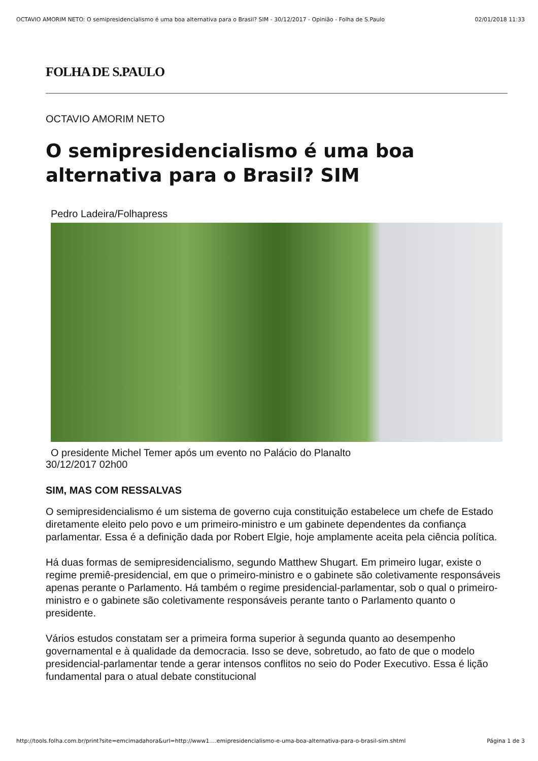OCTAVIO AMORIM NETO: O semipresidencialismo é uma boa alternativa para o Brasil? SIM - 30/12/2017 - Opinião - Folha de S.Paulo 02/01/2018 11:33
FOLHA DE S.PAULO
OCTAVIO AMORIM NETO
O semipresidencialismo é uma boa alternativa para o Brasil? SIM
Pedro Ladeira/Folhapress
O presidente Michel Temer após um evento no Palácio do Planalto
30/12/2017 02h00
SIM, MAS COM RESSALVAS
O semipresidencialismo é um sistema de governo cuja constituição estabelece um chefe de Estado diretamente eleito pelo povo e um primeiro-ministro e um gabinete dependentes da confiança parlamentar. Essa é a definição dada por Robert Elgie, hoje amplamente aceita pela ciência política.
Há duas formas de semipresidencialismo, segundo Matthew Shugart. Em primeiro lugar, existe o regime premiê-presidencial, em que o primeiro-ministro e o gabinete são coletivamente responsáveis apenas perante o Parlamento. Há também o regime presidencial-parlamentar, sob o qual o primeiro-ministro e o gabinete são coletivamente responsáveis perante tanto o Parlamento quanto o presidente.
Vários estudos constatam ser a primeira forma superior à segunda quanto ao desempenho governamental e à qualidade da democracia. Isso se deve, sobretudo, ao fato de que o modelo presidencial-parlamentar tende a gerar intensos conflitos no seio do Poder Executivo. Essa é lição fundamental para o atual debate constitucional
http://tools.folha.com.br/print?site=emcimadahora&url=http://www1.…emipresidencialismo-e-uma-boa-alternativa-para-o-brasil-sim.shtml Página 1 de 3